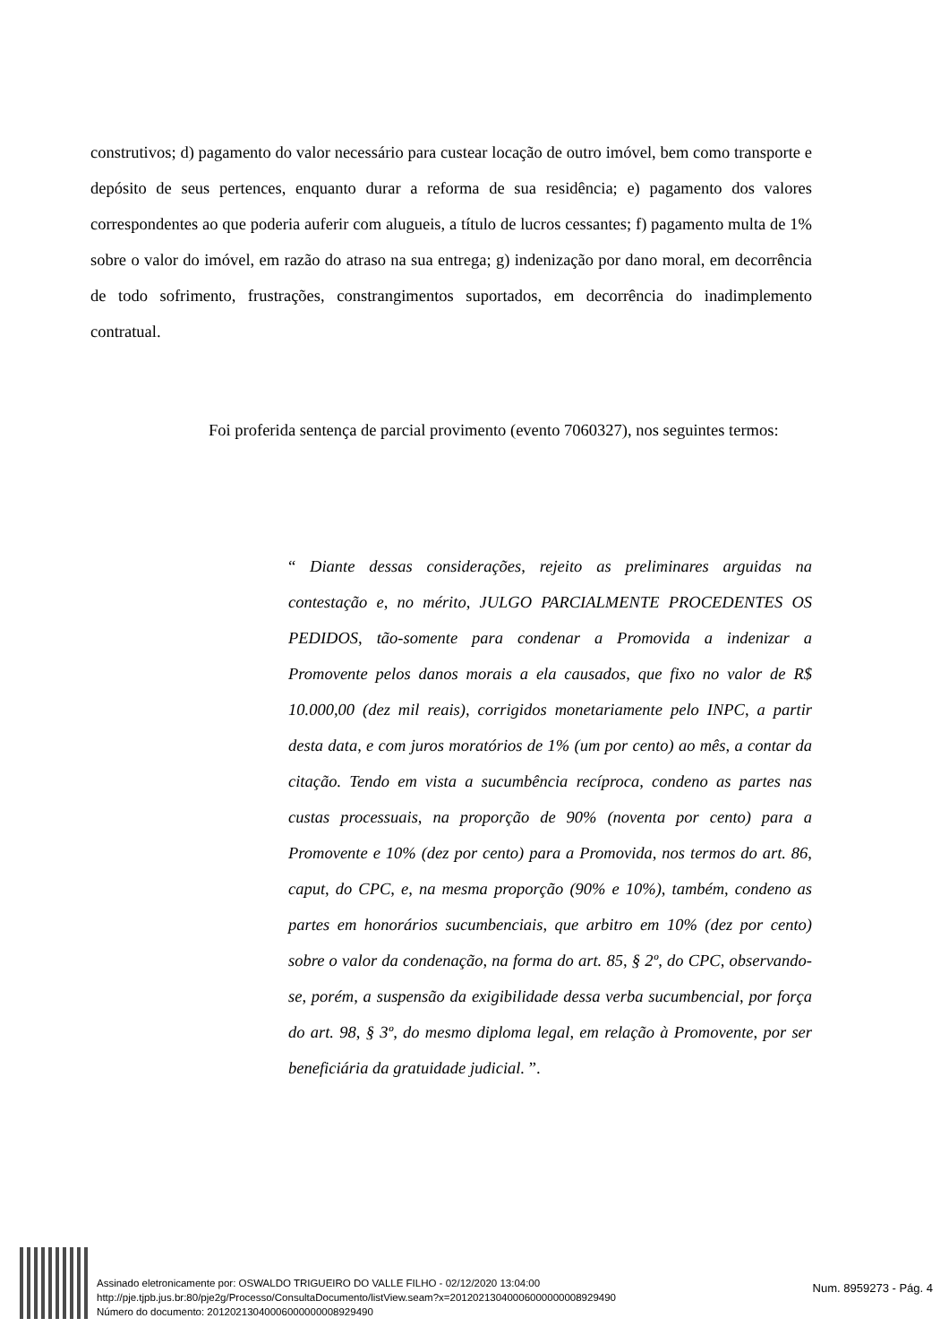construtivos; d) pagamento do valor necessário para custear locação de outro imóvel, bem como transporte e depósito de seus pertences, enquanto durar a reforma de sua residência; e) pagamento dos valores correspondentes ao que poderia auferir com alugueis, a título de lucros cessantes; f) pagamento multa de 1% sobre o valor do imóvel, em razão do atraso na sua entrega; g) indenização por dano moral, em decorrência de todo sofrimento, frustrações, constrangimentos suportados, em decorrência do inadimplemento contratual.
Foi proferida sentença de parcial provimento (evento 7060327), nos seguintes termos:
“ Diante dessas considerações, rejeito as preliminares arguidas na contestação e, no mérito, JULGO PARCIALMENTE PROCEDENTES OS PEDIDOS, tão-somente para condenar a Promovida a indenizar a Promovente pelos danos morais a ela causados, que fixo no valor de R$ 10.000,00 (dez mil reais), corrigidos monetariamente pelo INPC, a partir desta data, e com juros moratórios de 1% (um por cento) ao mês, a contar da citação. Tendo em vista a sucumbência recíproca, condeno as partes nas custas processuais, na proporção de 90% (noventa por cento) para a Promovente e 10% (dez por cento) para a Promovida, nos termos do art. 86, caput, do CPC, e, na mesma proporção (90% e 10%), também, condeno as partes em honorários sucumbenciais, que arbitro em 10% (dez por cento) sobre o valor da condenação, na forma do art. 85, § 2º, do CPC, observando-se, porém, a suspensão da exigibilidade dessa verba sucumbencial, por força do art. 98, § 3º, do mesmo diploma legal, em relação à Promovente, por ser beneficiária da gratuidade judicial. ”.
Assinado eletronicamente por: OSWALDO TRIGUEIRO DO VALLE FILHO - 02/12/2020 13:04:00
http://pje.tjpb.jus.br:80/pje2g/Processo/ConsultaDocumento/listView.seam?x=20120213040006000000008929490
Número do documento: 20120213040006000000008929490
Num. 8959273 - Pág. 4